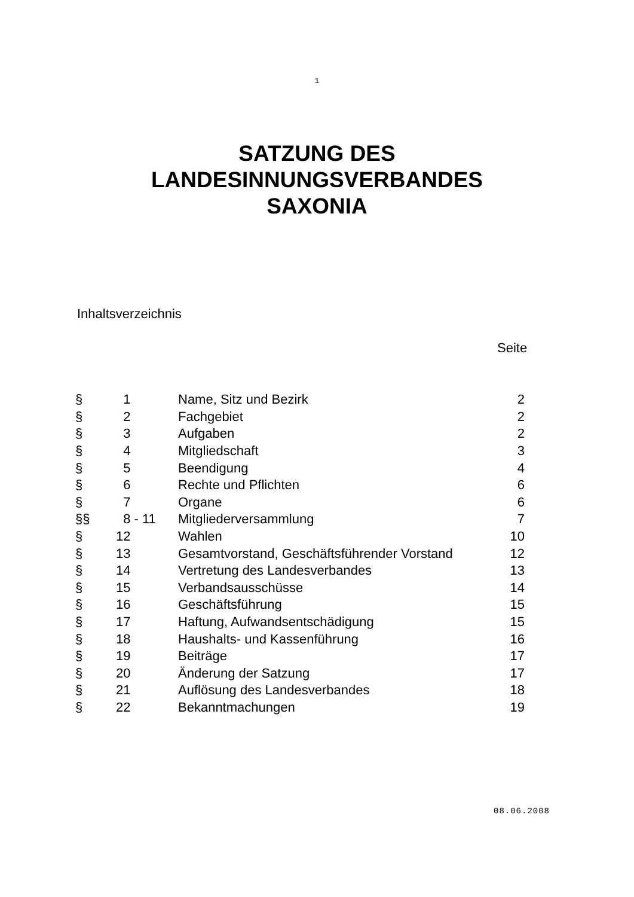1
SATZUNG DES
LANDESINNUNGSVERBANDES
SAXONIA
Inhaltsverzeichnis
Seite
| § | 1 | Name, Sitz und Bezirk | 2 |
| § | 2 | Fachgebiet | 2 |
| § | 3 | Aufgaben | 2 |
| § | 4 | Mitgliedschaft | 3 |
| § | 5 | Beendigung | 4 |
| § | 6 | Rechte und Pflichten | 6 |
| § | 7 | Organe | 6 |
| §§ | 8 - 11 | Mitgliederversammlung | 7 |
| § | 12 | Wahlen | 10 |
| § | 13 | Gesamtvorstand, Geschäftsführender Vorstand | 12 |
| § | 14 | Vertretung des Landesverbandes | 13 |
| § | 15 | Verbandsausschüsse | 14 |
| § | 16 | Geschäftsführung | 15 |
| § | 17 | Haftung, Aufwandsentschädigung | 15 |
| § | 18 | Haushalts- und Kassenführung | 16 |
| § | 19 | Beiträge | 17 |
| § | 20 | Änderung der Satzung | 17 |
| § | 21 | Auflösung des Landesverbandes | 18 |
| § | 22 | Bekanntmachungen | 19 |
08.06.2008